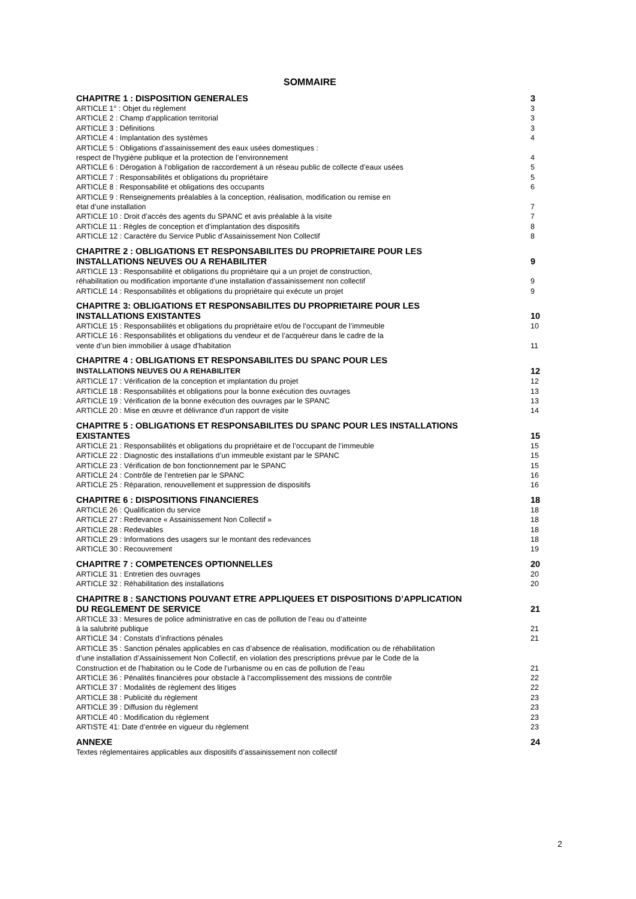SOMMAIRE
CHAPITRE 1 : DISPOSITION GENERALES 3
ARTICLE 1° : Objet du règlement 3
ARTICLE 2 : Champ d’application territorial 3
ARTICLE 3 : Définitions 3
ARTICLE 4 : Implantation des systèmes 4
ARTICLE 5 : Obligations d’assainissement des eaux usées domestiques :
respect de l’hygiène publique et la protection de l’environnement 4
ARTICLE 6 : Dérogation à l’obligation de raccordement à un réseau public de collecte d’eaux usées 5
ARTICLE 7 : Responsabilités et obligations du propriétaire 5
ARTICLE 8 : Responsabilité et obligations des occupants 6
ARTICLE 9 : Renseignements préalables à la conception, réalisation, modification ou remise en
état d’une installation 7
ARTICLE 10 : Droit d’accès des agents du SPANC et avis préalable à la visite 7
ARTICLE 11 : Règles de conception et d’implantation des dispositifs 8
ARTICLE 12 : Caractère du Service Public d’Assainissement Non Collectif 8
CHAPITRE 2 : OBLIGATIONS ET RESPONSABILITES DU PROPRIETAIRE POUR LES
INSTALLATIONS NEUVES OU A REHABILITER 9
ARTICLE 13 : Responsabilité et obligations du propriétaire qui a un projet de construction,
réhabilitation ou modification importante d’une installation d’assainissement non collectif 9
ARTICLE 14 : Responsabilités et obligations du propriétaire qui exécute un projet 9
CHAPITRE 3: OBLIGATIONS ET RESPONSABILITES DU PROPRIETAIRE POUR LES
INSTALLATIONS EXISTANTES 10
ARTICLE 15 : Responsabilités et obligations du propriétaire et/ou de l’occupant de l’immeuble 10
ARTICLE 16 : Responsabilités et obligations du vendeur et de l’acquéreur dans le cadre de la
vente d’un bien immobilier à usage d’habitation 11
CHAPITRE 4 : OBLIGATIONS ET RESPONSABILITES DU SPANC POUR LES
INSTALLATIONS NEUVES OU A REHABILITER 12
ARTICLE 17 : Vérification de la conception et implantation du projet 12
ARTICLE 18 : Responsabilités et obligations pour la bonne exécution des ouvrages 13
ARTICLE 19 : Vérification de la bonne exécution des ouvrages par le SPANC 13
ARTICLE 20 : Mise en œuvre et délivrance d’un rapport de visite 14
CHAPITRE 5 : OBLIGATIONS ET RESPONSABILITES DU SPANC POUR LES INSTALLATIONS
EXISTANTES 15
ARTICLE 21 : Responsabilités et obligations du propriétaire et de l’occupant de l’immeuble 15
ARTICLE 22 : Diagnostic des installations d’un immeuble existant par le SPANC 15
ARTICLE 23 : Vérification de bon fonctionnement par le SPANC 15
ARTICLE 24 : Contrôle de l’entretien par le SPANC 16
ARTICLE 25 : Réparation, renouvellement et suppression de dispositifs 16
CHAPITRE 6 : DISPOSITIONS FINANCIERES 18
ARTICLE 26 : Qualification du service 18
ARTICLE 27 : Redevance « Assainissement Non Collectif » 18
ARTICLE 28 : Redevables 18
ARTICLE 29 : Informations des usagers sur le montant des redevances 18
ARTICLE 30 : Recouvrement 19
CHAPITRE 7 : COMPETENCES OPTIONNELLES 20
ARTICLE 31 : Entretien des ouvrages 20
ARTICLE 32 : Réhabilitation des installations 20
CHAPITRE 8 : SANCTIONS POUVANT ETRE APPLIQUEES ET DISPOSITIONS D’APPLICATION
DU REGLEMENT DE SERVICE 21
ARTICLE 33 : Mesures de police administrative en cas de pollution de l’eau ou d’atteinte
à la salubrité publique 21
ARTICLE 34 : Constats d’infractions pénales 21
ARTICLE 35 : Sanction pénales applicables en cas d’absence de réalisation, modification ou de réhabilitation
d’une installation d’Assainissement Non Collectif, en violation des prescriptions prévue par le Code de la
Construction et de l’habitation ou le Code de l’urbanisme ou en cas de pollution de l’eau 21
ARTICLE 36 : Pénalités financières pour obstacle à l’accomplissement des missions de contrôle 22
ARTICLE 37 : Modalités de règlement des litiges 22
ARTICLE 38 : Publicité du règlement 23
ARTICLE 39 : Diffusion du règlement 23
ARTICLE 40 : Modification du règlement 23
ARTISTE 41: Date d’entrée en vigueur du règlement 23
ANNEXE 24
Textes réglementaires applicables aux dispositifs d’assainissement non collectif
2